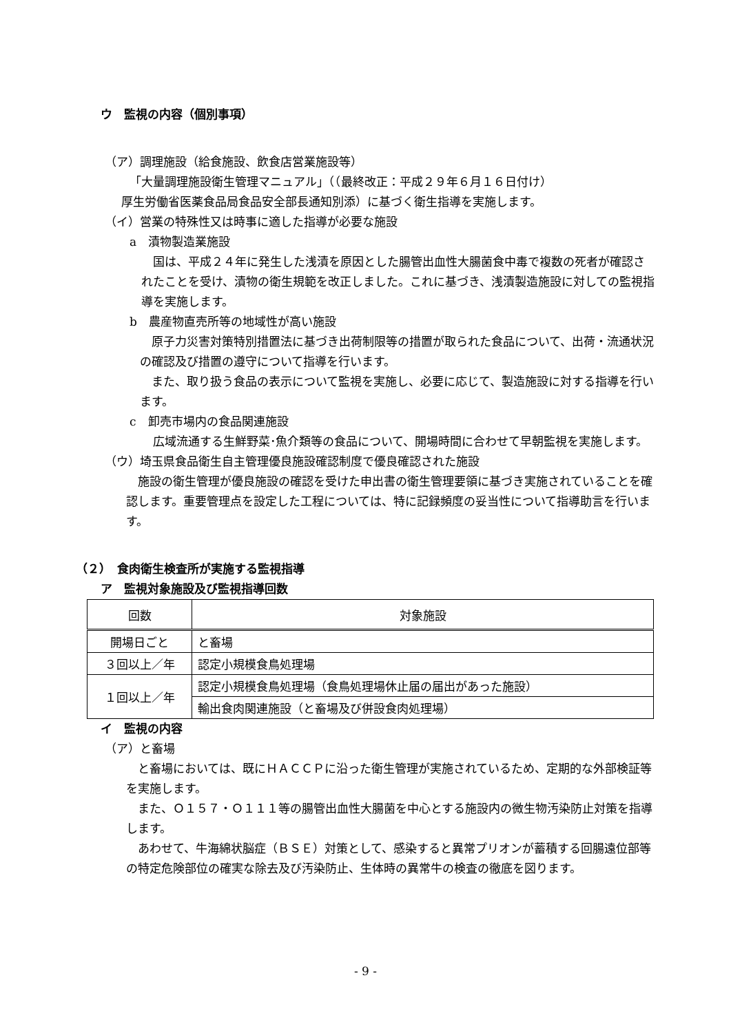ウ　監視の内容（個別事項）
（ア）調理施設（給食施設、飲食店営業施設等）
「大量調理施設衛生管理マニュアル」（（最終改正：平成２９年６月１６日付け）
厚生労働省医薬食品局食品安全部長通知別添）に基づく衛生指導を実施します。
（イ）営業の特殊性又は時事に適した指導が必要な施設
a　漬物製造業施設
国は、平成２４年に発生した浅漬を原因とした腸管出血性大腸菌食中毒で複数の死者が確認されたことを受け、漬物の衛生規範を改正しました。これに基づき、浅漬製造施設に対しての監視指導を実施します。
b　農産物直売所等の地域性が高い施設
原子力災害対策特別措置法に基づき出荷制限等の措置が取られた食品について、出荷・流通状況の確認及び措置の遵守について指導を行います。
また、取り扱う食品の表示について監視を実施し、必要に応じて、製造施設に対する指導を行います。
c　卸売市場内の食品関連施設
広域流通する生鮮野菜･魚介類等の食品について、開場時間に合わせて早朝監視を実施します。
（ウ）埼玉県食品衛生自主管理優良施設確認制度で優良確認された施設
施設の衛生管理が優良施設の確認を受けた申出書の衛生管理要領に基づき実施されていることを確認します。重要管理点を設定した工程については、特に記録頻度の妥当性について指導助言を行います。
（２）　食肉衛生検査所が実施する監視指導
ア　監視対象施設及び監視指導回数
| 回数 | 対象施設 |
| 開場日ごと | と畜場 |
| ３回以上／年 | 認定小規模食鳥処理場 |
| １回以上／年 | 認定小規模食鳥処理場（食鳥処理場休止届の届出があった施設） |
| | 輸出食肉関連施設（と畜場及び併設食肉処理場） |
イ　監視の内容
（ア）と畜場
と畜場においては、既にＨＡＣＣＰに沿った衛生管理が実施されているため、定期的な外部検証等を実施します。
また、Ｏ１５７・Ｏ１１１等の腸管出血性大腸菌を中心とする施設内の微生物汚染防止対策を指導します。
あわせて、牛海綿状脳症（ＢＳＥ）対策として、感染すると異常プリオンが蓄積する回腸遠位部等の特定危険部位の確実な除去及び汚染防止、生体時の異常牛の検査の徹底を図ります。
- 9 -